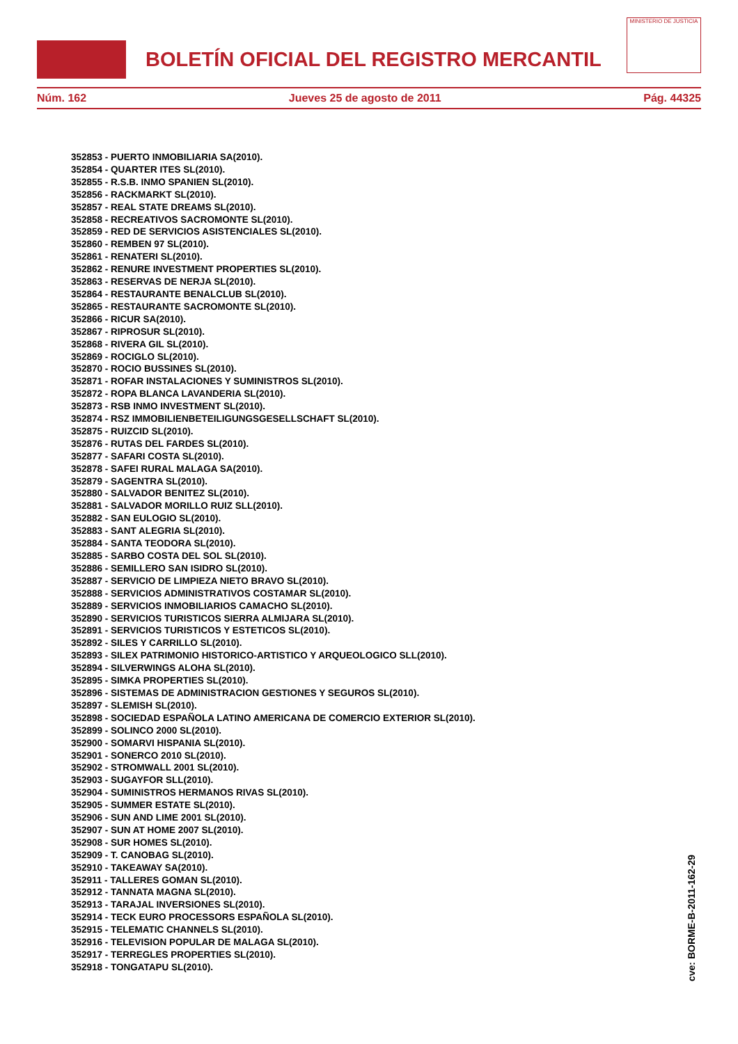BOLETÍN OFICIAL DEL REGISTRO MERCANTIL
MINISTERIO DE JUSTICIA
Núm. 162 Jueves 25 de agosto de 2011 Pág. 44325
352853 - PUERTO INMOBILIARIA SA(2010).
352854 - QUARTER ITES SL(2010).
352855 - R.S.B. INMO SPANIEN SL(2010).
352856 - RACKMARKT SL(2010).
352857 - REAL STATE DREAMS SL(2010).
352858 - RECREATIVOS SACROMONTE SL(2010).
352859 - RED DE SERVICIOS ASISTENCIALES SL(2010).
352860 - REMBEN 97 SL(2010).
352861 - RENATERI SL(2010).
352862 - RENURE INVESTMENT PROPERTIES SL(2010).
352863 - RESERVAS DE NERJA SL(2010).
352864 - RESTAURANTE BENALCLUB SL(2010).
352865 - RESTAURANTE SACROMONTE SL(2010).
352866 - RICUR SA(2010).
352867 - RIPROSUR SL(2010).
352868 - RIVERA GIL SL(2010).
352869 - ROCIGLO SL(2010).
352870 - ROCIO BUSSINES SL(2010).
352871 - ROFAR INSTALACIONES Y SUMINISTROS SL(2010).
352872 - ROPA BLANCA LAVANDERIA SL(2010).
352873 - RSB INMO INVESTMENT SL(2010).
352874 - RSZ IMMOBILIENBETEILIGUNGSGESELLSCHAFT SL(2010).
352875 - RUIZCID SL(2010).
352876 - RUTAS DEL FARDES SL(2010).
352877 - SAFARI COSTA SL(2010).
352878 - SAFEI RURAL MALAGA SA(2010).
352879 - SAGENTRA SL(2010).
352880 - SALVADOR BENITEZ SL(2010).
352881 - SALVADOR MORILLO RUIZ SLL(2010).
352882 - SAN EULOGIO SL(2010).
352883 - SANT ALEGRIA SL(2010).
352884 - SANTA TEODORA SL(2010).
352885 - SARBO COSTA DEL SOL SL(2010).
352886 - SEMILLERO SAN ISIDRO SL(2010).
352887 - SERVICIO DE LIMPIEZA NIETO BRAVO SL(2010).
352888 - SERVICIOS ADMINISTRATIVOS COSTAMAR SL(2010).
352889 - SERVICIOS INMOBILIARIOS CAMACHO SL(2010).
352890 - SERVICIOS TURISTICOS SIERRA ALMIJARA SL(2010).
352891 - SERVICIOS TURISTICOS Y ESTETICOS SL(2010).
352892 - SILES Y CARRILLO SL(2010).
352893 - SILEX PATRIMONIO HISTORICO-ARTISTICO Y ARQUEOLOGICO SLL(2010).
352894 - SILVERWINGS ALOHA SL(2010).
352895 - SIMKA PROPERTIES SL(2010).
352896 - SISTEMAS DE ADMINISTRACION GESTIONES Y SEGUROS SL(2010).
352897 - SLEMISH SL(2010).
352898 - SOCIEDAD ESPAÑOLA LATINO AMERICANA DE COMERCIO EXTERIOR SL(2010).
352899 - SOLINCO 2000 SL(2010).
352900 - SOMARVI HISPANIA SL(2010).
352901 - SONERCO 2010 SL(2010).
352902 - STROMWALL 2001 SL(2010).
352903 - SUGAYFOR SLL(2010).
352904 - SUMINISTROS HERMANOS RIVAS SL(2010).
352905 - SUMMER ESTATE SL(2010).
352906 - SUN AND LIME 2001 SL(2010).
352907 - SUN AT HOME 2007 SL(2010).
352908 - SUR HOMES SL(2010).
352909 - T. CANOBAG SL(2010).
352910 - TAKEAWAY SA(2010).
352911 - TALLERES GOMAN SL(2010).
352912 - TANNATA MAGNA SL(2010).
352913 - TARAJAL INVERSIONES SL(2010).
352914 - TECK EURO PROCESSORS ESPAÑOLA SL(2010).
352915 - TELEMATIC CHANNELS SL(2010).
352916 - TELEVISION POPULAR DE MALAGA SL(2010).
352917 - TERREGLES PROPERTIES SL(2010).
352918 - TONGATAPU SL(2010).
cve: BORME-B-2011-162-29